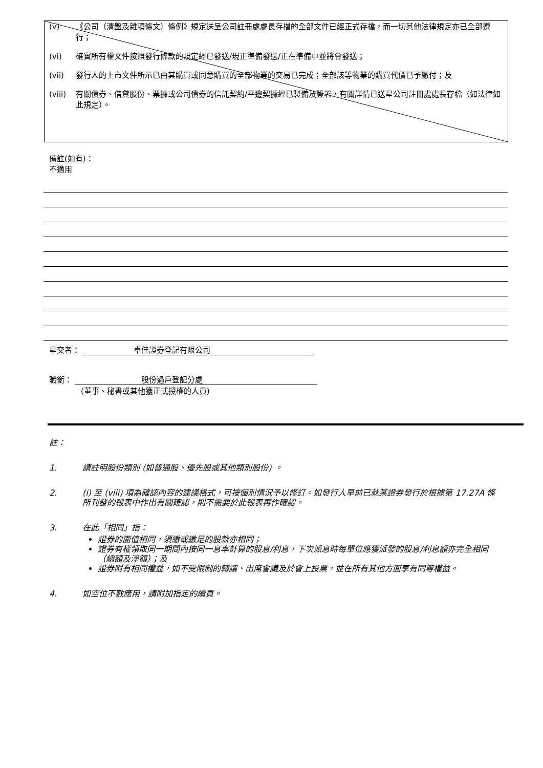(v) 《公司（清盤及雜項條文）條例》規定送呈公司註冊處處長存檔的全部文件已經正式存檔，而一切其他法律規定亦已全部遵行；
(vi) 確實所有權文件按照發行條款的規定經已發送/現正準備發送/正在準備中並將會發送；
(vii) 發行人的上市文件所示已由其購買或同意購買的全部物業的交易已完成；全部該等物業的購買代價已予繳付；及
(viii) 有關債券、借貸股份、票據或公司債券的信託契約/平邊契據經已製備及簽署，有關詳情已送呈公司註冊處處長存檔（如法律如此規定）。
備註(如有)：
不適用
呈交者： 卓佳證券登記有限公司
職銜： 股份過戶登記分處
(董事、秘書或其他獲正式授權的人員)
註：
1. 請註明股份類別 (如普通股、優先股或其他類別股份) 。
2. (i) 至 (viii) 項為確認內容的建議格式，可按個別情況予以修訂。如發行人早前已就某證券發行於根據第 17.27A 條所刊發的報表中作出有關確認，則不需要於此報表再作確認。
3. 在此「相同」指：
證券的面值相同，須繳或繳足的股款亦相同；
證券有權領取同一期間內按同一息率計算的股息/利息，下次派息時每單位應獲派發的股息/利息額亦完全相同（總額及淨額）；及
證券附有相同權益，如不受限制的轉讓、出席會議及於會上投票，並在所有其他方面享有同等權益。
4. 如空位不敷應用，請附加指定的續頁。